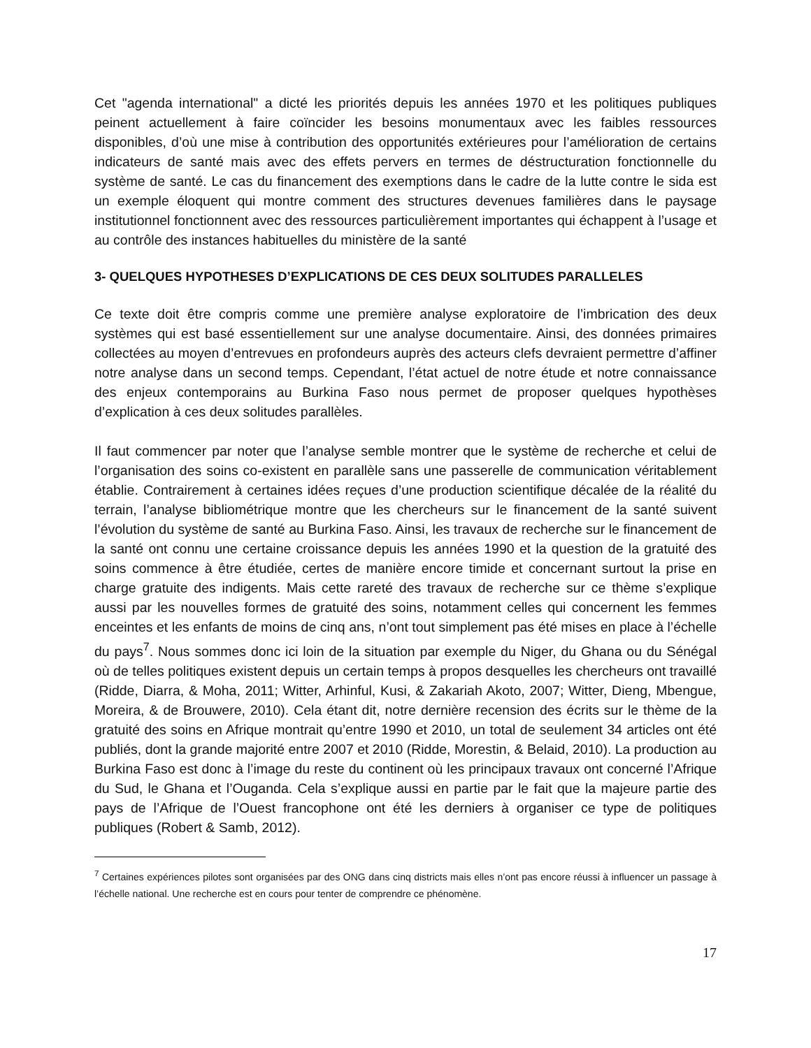Cet "agenda international" a dicté les priorités depuis les années 1970 et les politiques publiques peinent actuellement à faire coïncider les besoins monumentaux avec les faibles ressources disponibles, d’où une mise à contribution des opportunités extérieures pour l’amélioration de certains indicateurs de santé mais avec des effets pervers en termes de déstructuration fonctionnelle du système de santé. Le cas du financement des exemptions dans le cadre de la lutte contre le sida est un exemple éloquent qui montre comment des structures devenues familières dans le paysage institutionnel fonctionnent avec des ressources particulièrement importantes qui échappent à l’usage et au contrôle des instances habituelles du ministère de la santé
3- QUELQUES HYPOTHESES D’EXPLICATIONS DE CES DEUX SOLITUDES PARALLELES
Ce texte doit être compris comme une première analyse exploratoire de l’imbrication des deux systèmes qui est basé essentiellement sur une analyse documentaire. Ainsi, des données primaires collectées au moyen d’entrevues en profondeurs auprès des acteurs clefs devraient permettre d’affiner notre analyse dans un second temps. Cependant, l’état actuel de notre étude et notre connaissance des enjeux contemporains au Burkina Faso nous permet de proposer quelques hypothèses d’explication à ces deux solitudes parallèles.
Il faut commencer par noter que l’analyse semble montrer que le système de recherche et celui de l’organisation des soins co-existent en parallèle sans une passerelle de communication véritablement établie. Contrairement à certaines idées reçues d’une production scientifique décalée de la réalité du terrain, l’analyse bibliométrique montre que les chercheurs sur le financement de la santé suivent l’évolution du système de santé au Burkina Faso. Ainsi, les travaux de recherche sur le financement de la santé ont connu une certaine croissance depuis les années 1990 et la question de la gratuité des soins commence à être étudiée, certes de manière encore timide et concernant surtout la prise en charge gratuite des indigents. Mais cette rareté des travaux de recherche sur ce thème s’explique aussi par les nouvelles formes de gratuité des soins, notamment celles qui concernent les femmes enceintes et les enfants de moins de cinq ans, n’ont tout simplement pas été mises en place à l’échelle du pays<sup>7</sup>. Nous sommes donc ici loin de la situation par exemple du Niger, du Ghana ou du Sénégal où de telles politiques existent depuis un certain temps à propos desquelles les chercheurs ont travaillé (Ridde, Diarra, & Moha, 2011; Witter, Arhinful, Kusi, & Zakariah Akoto, 2007; Witter, Dieng, Mbengue, Moreira, & de Brouwere, 2010). Cela étant dit, notre dernière recension des écrits sur le thème de la gratuité des soins en Afrique montrait qu’entre 1990 et 2010, un total de seulement 34 articles ont été publiés, dont la grande majorité entre 2007 et 2010 (Ridde, Morestin, & Belaid, 2010). La production au Burkina Faso est donc à l’image du reste du continent où les principaux travaux ont concerné l’Afrique du Sud, le Ghana et l’Ouganda. Cela s’explique aussi en partie par le fait que la majeure partie des pays de l’Afrique de l’Ouest francophone ont été les derniers à organiser ce type de politiques publiques (Robert & Samb, 2012).
<sup>7</sup> Certaines expériences pilotes sont organisées par des ONG dans cinq districts mais elles n’ont pas encore réussi à influencer un passage à l’échelle national. Une recherche est en cours pour tenter de comprendre ce phénomène.
17